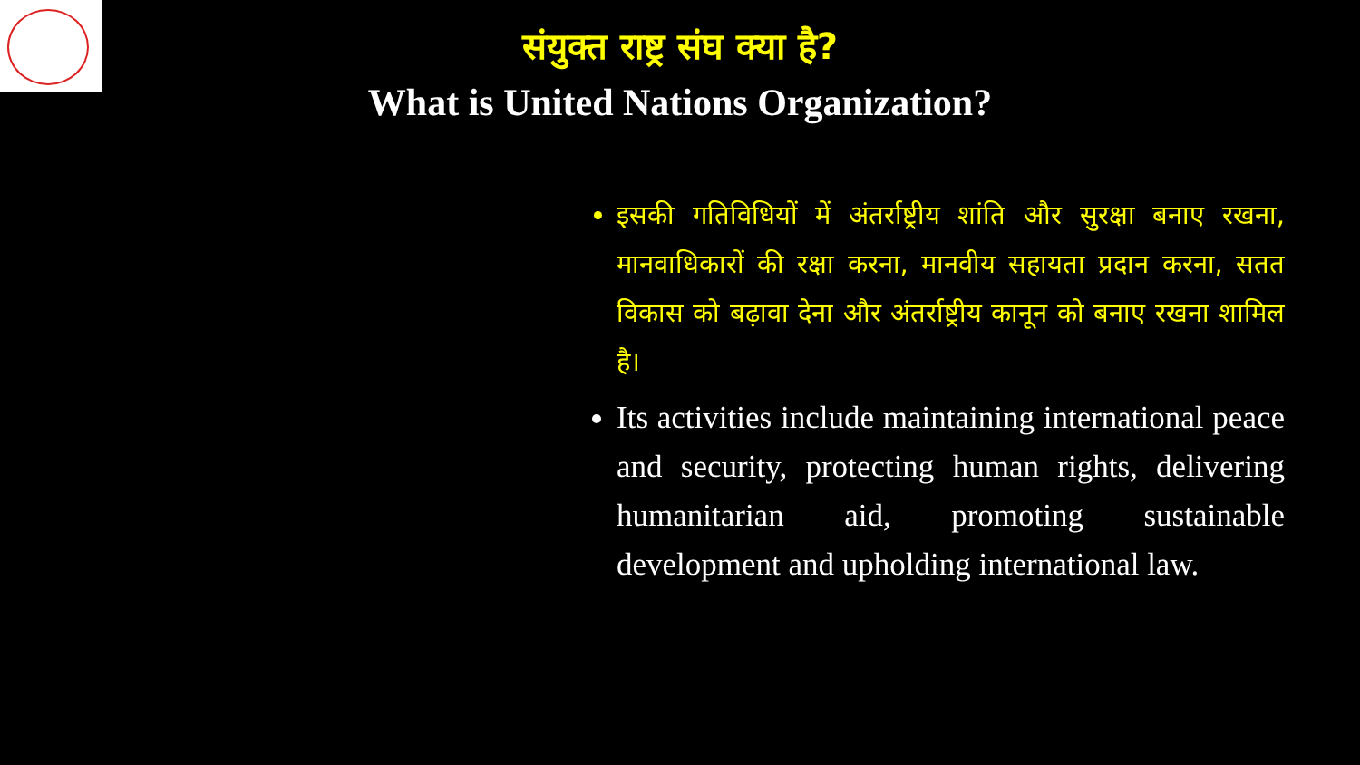संयुक्त राष्ट्र संघ क्या है?
What is United Nations Organization?
इसकी गतिविधियों में अंतर्राष्ट्रीय शांति और सुरक्षा बनाए रखना, मानवाधिकारों की रक्षा करना, मानवीय सहायता प्रदान करना, सतत विकास को बढ़ावा देना और अंतर्राष्ट्रीय कानून को बनाए रखना शामिल है।
Its activities include maintaining international peace and security, protecting human rights, delivering humanitarian aid, promoting sustainable development and upholding international law.